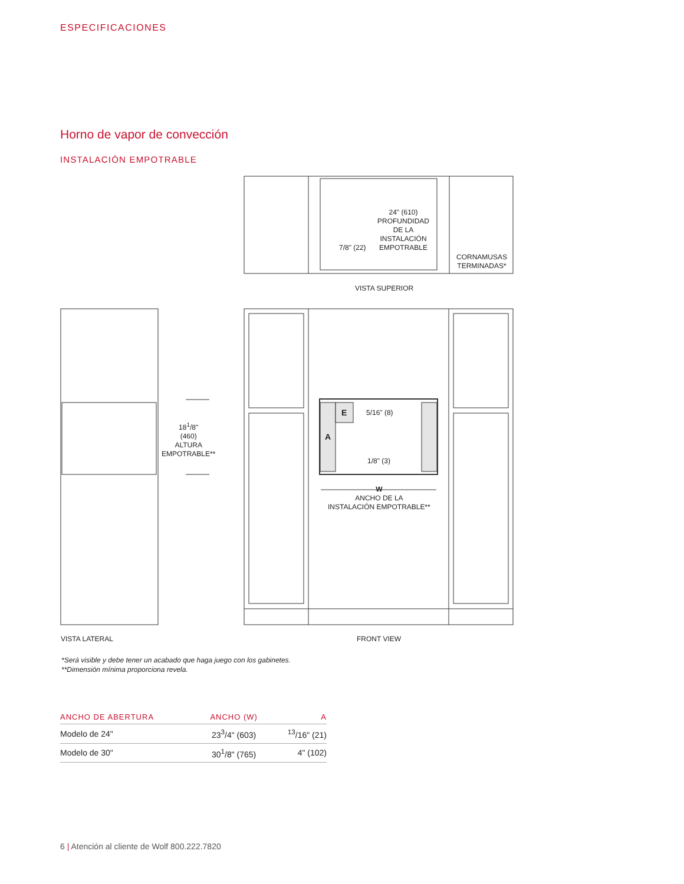ESPECIFICACIONES
Horno de vapor de convección
INSTALACIÓN EMPOTRABLE
24" (610)
PROFUNDIDAD
DE LA
INSTALACIÓN
EMPOTRABLE
7/8" (22)
CORNAMUSAS
TERMINADAS*
VISTA SUPERIOR
18<sup>1</sup>/8"
(460)
ALTURA
EMPOTRABLE**
E 5/16" (8)
A
1/8" (3)
W
ANCHO DE LA
INSTALACIÓN EMPOTRABLE**
VISTA LATERAL FRONT VIEW
*Será visible y debe tener un acabado que haga juego con los gabinetes.
**Dimensión mínima proporciona revela.
| ANCHO DE ABERTURA | ANCHO (W) | A |
| --- | --- | --- |
| Modelo de 24" | 23<sup>3</sup>/4" (603) | <sup>13</sup>/16" (21) |
| Modelo de 30" | 30<sup>1</sup>/8" (765) | 4" (102) |
6 | Atención al cliente de Wolf 800.222.7820